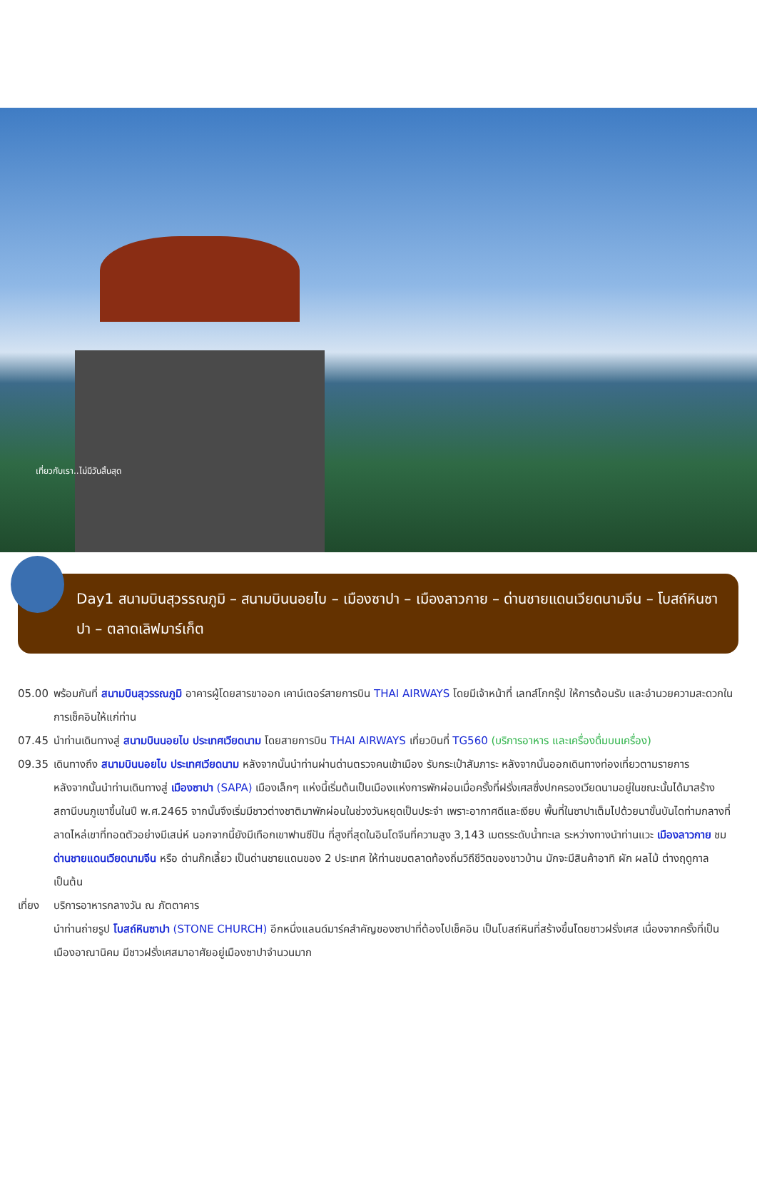เที่ยวกับเรา..ไม่มีวันสิ้นสุด
Day1 สนามบินสุวรรณภูมิ – สนามบินนอยไบ – เมืองซาปา – เมืองลาวกาย – ด่านชายแดนเวียดนามจีน – โบสถ์หินซาปา – ตลาดเลิฟมาร์เก็ต
05.00 พร้อมกันที่ สนามบินสุวรรณภูมิ อาคารผู้โดยสารขาออก เคาน์เตอร์สายการบิน THAI AIRWAYS โดยมีเจ้าหน้าที่ เลทส์โกกรุ๊ป ให้การต้อนรับ และอำนวยความสะดวกในการเช็คอินให้แก่ท่าน
07.45 นำท่านเดินทางสู่ สนามบินนอยไบ ประเทศเวียดนาม โดยสายการบิน THAI AIRWAYS เที่ยวบินที่ TG560 (บริการอาหาร และเครื่องดื่มบนเครื่อง)
09.35 เดินทางถึง สนามบินนอยไบ ประเทศเวียดนาม หลังจากนั้นนำท่านผ่านด่านตรวจคนเข้าเมือง รับกระเป๋าสัมภาระ หลังจากนั้นออกเดินทางท่องเที่ยวตามรายการ
หลังจากนั้นนำท่านเดินทางสู่ เมืองซาปา (SAPA) เมืองเล็กๆ แห่งนี้เริ่มต้นเป็นเมืองแห่งการพักผ่อนเมื่อครั้งที่ฝรั่งเศสซึ่งปกครองเวียดนามอยู่ในขณะนั้นได้มาสร้างสถานีบนภูเขาขึ้นในปี พ.ศ.2465 จากนั้นจึงเริ่มมีชาวต่างชาติมาพักผ่อนในช่วงวันหยุดเป็นประจำ เพราะอากาศดีและเงียบ พื้นที่ในซาปาเต็มไปด้วยนาขั้นบันไดท่ามกลางที่ลาดไหล่เขาที่ทอดตัวอย่างมีเสน่ห์ นอกจากนี้ยังมีเทือกเขาฟานซีปัน ที่สูงที่สุดในอินโดจีนที่ความสูง 3,143 เมตรระดับน้ำทะเล ระหว่างทางนำท่านแวะ เมืองลาวกาย ชม ด่านชายแดนเวียดนามจีน หรือ ด่านก๊กเลี้ยว เป็นด่านชายแดนของ 2 ประเทศ ให้ท่านชมตลาดท้องถิ่นวิถีชีวิตของชาวบ้าน มักจะมีสินค้าอาทิ ผัก ผลไม้ ต่างฤดูกาลเป็นต้น
เที่ยง
บริการอาหารกลางวัน ณ ภัตตาคาร
นำท่านถ่ายรูป โบสถ์หินซาปา (STONE CHURCH) อีกหนึ่งแลนด์มาร์คสำคัญของซาปาที่ต้องไปเช็คอิน เป็นโบสถ์หินที่สร้างขึ้นโดยชาวฝรั่งเศส เนื่องจากครั้งที่เป็นเมืองอาณานิคม มีชาวฝรั่งเศสมาอาศัยอยู่เมืองซาปาจำนวนมาก